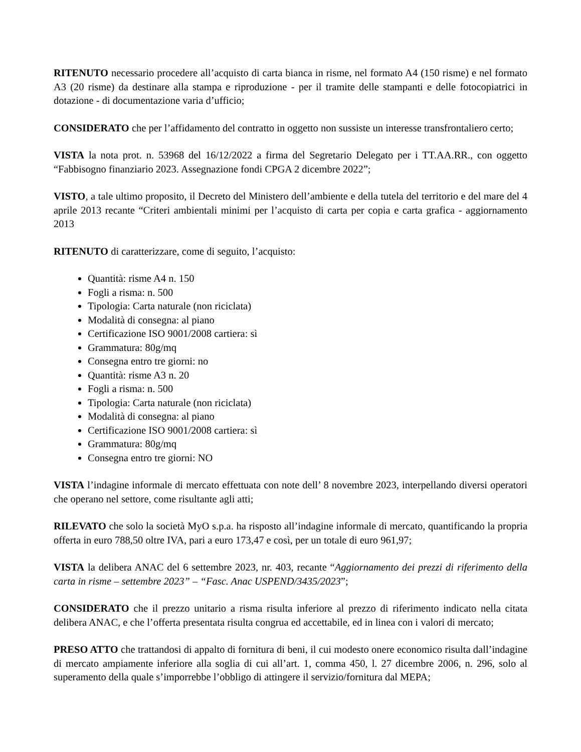RITENUTO necessario procedere all’acquisto di carta bianca in risme, nel formato A4 (150 risme) e nel formato A3 (20 risme) da destinare alla stampa e riproduzione - per il tramite delle stampanti e delle fotocopiatrici in dotazione - di documentazione varia d’ufficio;
CONSIDERATO che per l’affidamento del contratto in oggetto non sussiste un interesse transfrontaliero certo;
VISTA la nota prot. n. 53968 del 16/12/2022 a firma del Segretario Delegato per i TT.AA.RR., con oggetto “Fabbisogno finanziario 2023. Assegnazione fondi CPGA 2 dicembre 2022”;
VISTO, a tale ultimo proposito, il Decreto del Ministero dell’ambiente e della tutela del territorio e del mare del 4 aprile 2013 recante “Criteri ambientali minimi per l’acquisto di carta per copia e carta grafica - aggiornamento 2013
RITENUTO di caratterizzare, come di seguito, l’acquisto:
Quantità: risme A4 n. 150
Fogli a risma: n. 500
Tipologia: Carta naturale (non riciclata)
Modalità di consegna: al piano
Certificazione ISO 9001/2008 cartiera: sì
Grammatura: 80g/mq
Consegna entro tre giorni: no
Quantità: risme A3 n. 20
Fogli a risma: n. 500
Tipologia: Carta naturale (non riciclata)
Modalità di consegna: al piano
Certificazione ISO 9001/2008 cartiera: sì
Grammatura: 80g/mq
Consegna entro tre giorni: NO
VISTA l’indagine informale di mercato effettuata con note dell’ 8 novembre 2023, interpellando diversi operatori che operano nel settore, come risultante agli atti;
RILEVATO che solo la società MyO s.p.a. ha risposto all’indagine informale di mercato, quantificando la propria offerta in euro 788,50 oltre IVA, pari a euro 173,47 e così, per un totale di euro 961,97;
VISTA la delibera ANAC del 6 settembre 2023, nr. 403, recante “Aggiornamento dei prezzi di riferimento della carta in risme – settembre 2023” – “Fasc. Anac USPEND/3435/2023”;
CONSIDERATO che il prezzo unitario a risma risulta inferiore al prezzo di riferimento indicato nella citata delibera ANAC, e che l’offerta presentata risulta congrua ed accettabile, ed in linea con i valori di mercato;
PRESO ATTO che trattandosi di appalto di fornitura di beni, il cui modesto onere economico risulta dall’indagine di mercato ampiamente inferiore alla soglia di cui all’art. 1, comma 450, l. 27 dicembre 2006, n. 296, solo al superamento della quale s’imporrebbe l’obbligo di attingere il servizio/fornitura dal MEPA;